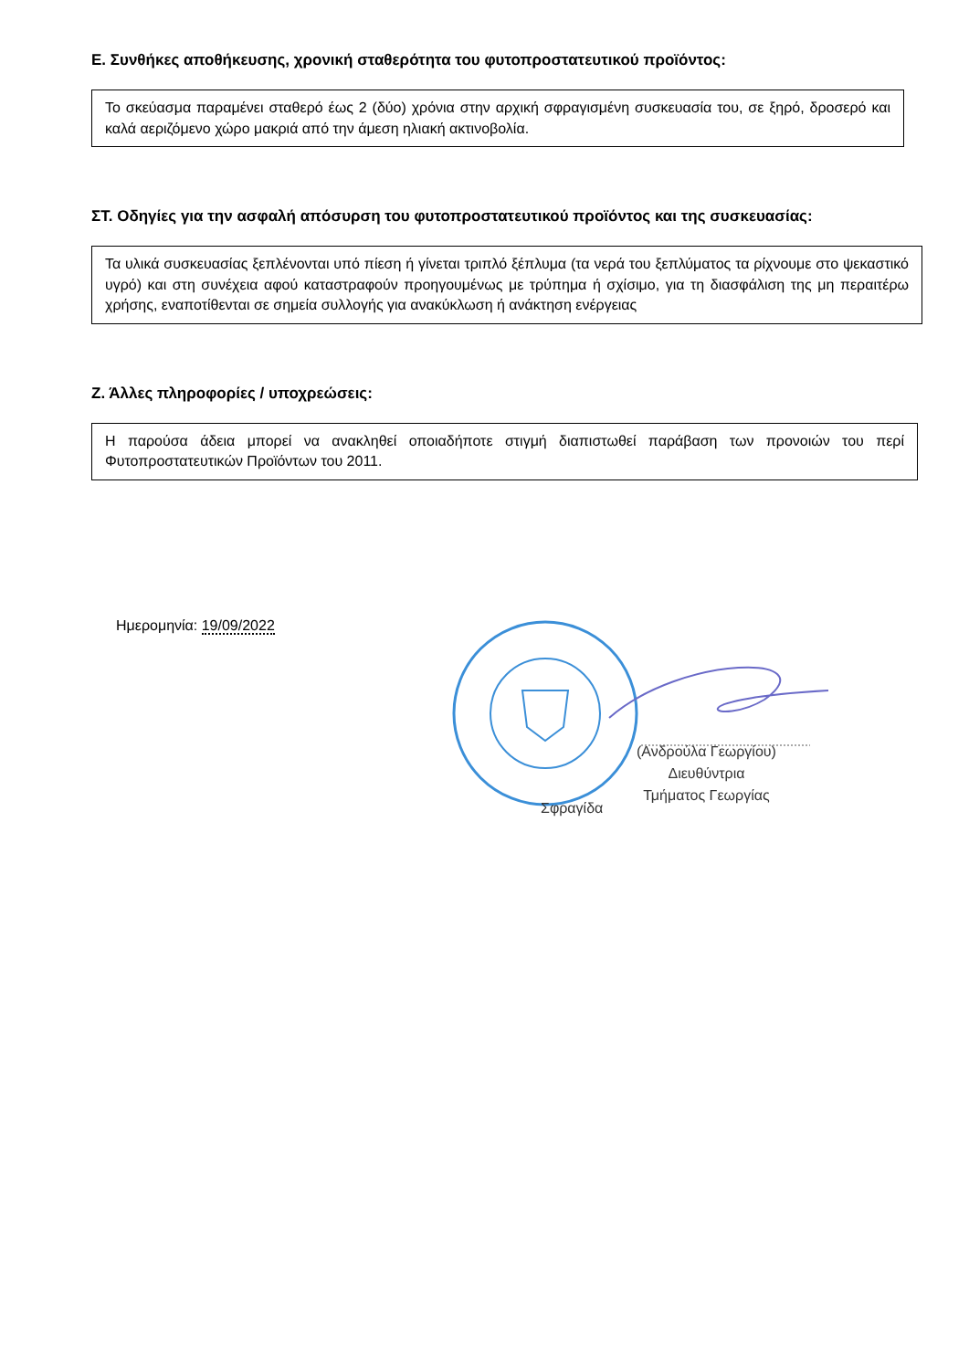Ε. Συνθήκες αποθήκευσης, χρονική σταθερότητα του φυτοπροστατευτικού προϊόντος:
Το σκεύασμα παραμένει σταθερό έως 2 (δύο) χρόνια στην αρχική σφραγισμένη συσκευασία του, σε ξηρό, δροσερό και καλά αεριζόμενο χώρο μακριά από την άμεση ηλιακή ακτινοβολία.
ΣΤ. Οδηγίες για την ασφαλή απόσυρση του φυτοπροστατευτικού προϊόντος και της συσκευασίας:
Τα υλικά συσκευασίας ξεπλένονται υπό πίεση ή γίνεται τριπλό ξέπλυμα (τα νερά του ξεπλύματος τα ρίχνουμε στο ψεκαστικό υγρό) και στη συνέχεια αφού καταστραφούν προηγουμένως με τρύπημα ή σχίσιμο, για τη διασφάλιση της μη περαιτέρω χρήσης, εναποτίθενται σε σημεία συλλογής για ανακύκλωση ή ανάκτηση ενέργειας
Ζ. Άλλες πληροφορίες / υποχρεώσεις:
Η παρούσα άδεια μπορεί να ανακληθεί οποιαδήποτε στιγμή διαπιστωθεί παράβαση των προνοιών του περί Φυτοπροστατευτικών Προϊόντων του 2011.
Ημερομηνία: 19/09/2022
(Ανδρούλα Γεωργίου)
Διευθύντρια
Τμήματος Γεωργίας
Σφραγίδα